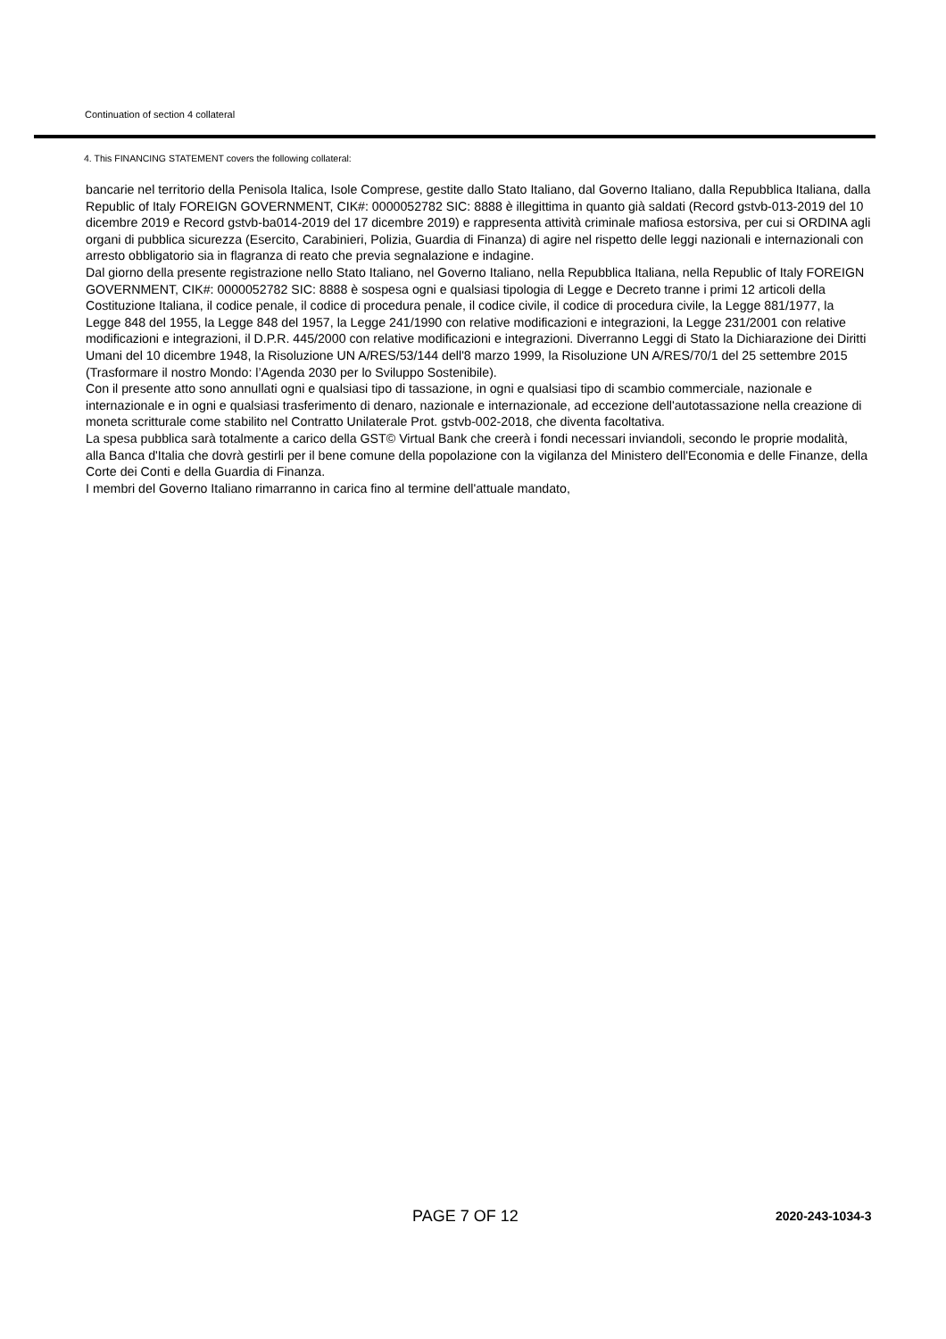Continuation of section 4 collateral
4. This FINANCING STATEMENT covers the following collateral:
bancarie nel territorio della Penisola Italica, Isole Comprese, gestite dallo Stato Italiano, dal Governo Italiano, dalla Repubblica Italiana, dalla Republic of Italy FOREIGN GOVERNMENT, CIK#: 0000052782 SIC: 8888 è illegittima in quanto già saldati (Record gstvb-013-2019 del 10 dicembre 2019 e Record gstvb-ba014-2019 del 17 dicembre 2019) e rappresenta attività criminale mafiosa estorsiva, per cui si ORDINA agli organi di pubblica sicurezza (Esercito, Carabinieri, Polizia, Guardia di Finanza) di agire nel rispetto delle leggi nazionali e internazionali con arresto obbligatorio sia in flagranza di reato che previa segnalazione e indagine.
Dal giorno della presente registrazione nello Stato Italiano, nel Governo Italiano, nella Repubblica Italiana, nella Republic of Italy FOREIGN GOVERNMENT, CIK#: 0000052782 SIC: 8888 è sospesa ogni e qualsiasi tipologia di Legge e Decreto tranne i primi 12 articoli della Costituzione Italiana, il codice penale, il codice di procedura penale, il codice civile, il codice di procedura civile, la Legge 881/1977, la Legge 848 del 1955, la Legge 848 del 1957, la Legge 241/1990 con relative modificazioni e integrazioni, la Legge 231/2001 con relative modificazioni e integrazioni, il D.P.R. 445/2000 con relative modificazioni e integrazioni. Diverranno Leggi di Stato la Dichiarazione dei Diritti Umani del 10 dicembre 1948, la Risoluzione UN A/RES/53/144 dell'8 marzo 1999, la Risoluzione UN A/RES/70/1 del 25 settembre 2015 (Trasformare il nostro Mondo: l’Agenda 2030 per lo Sviluppo Sostenibile).
Con il presente atto sono annullati ogni e qualsiasi tipo di tassazione, in ogni e qualsiasi tipo di scambio commerciale, nazionale e internazionale e in ogni e qualsiasi trasferimento di denaro, nazionale e internazionale, ad eccezione dell'autotassazione nella creazione di moneta scritturale come stabilito nel Contratto Unilaterale Prot. gstvb-002-2018, che diventa facoltativa.
La spesa pubblica sarà totalmente a carico della GST© Virtual Bank che creerà i fondi necessari inviandoli, secondo le proprie modalità, alla Banca d'Italia che dovrà gestirli per il bene comune della popolazione con la vigilanza del Ministero dell'Economia e delle Finanze, della Corte dei Conti e della Guardia di Finanza.
I membri del Governo Italiano rimarranno in carica fino al termine dell'attuale mandato,
PAGE 7 OF 12 2020-243-1034-3